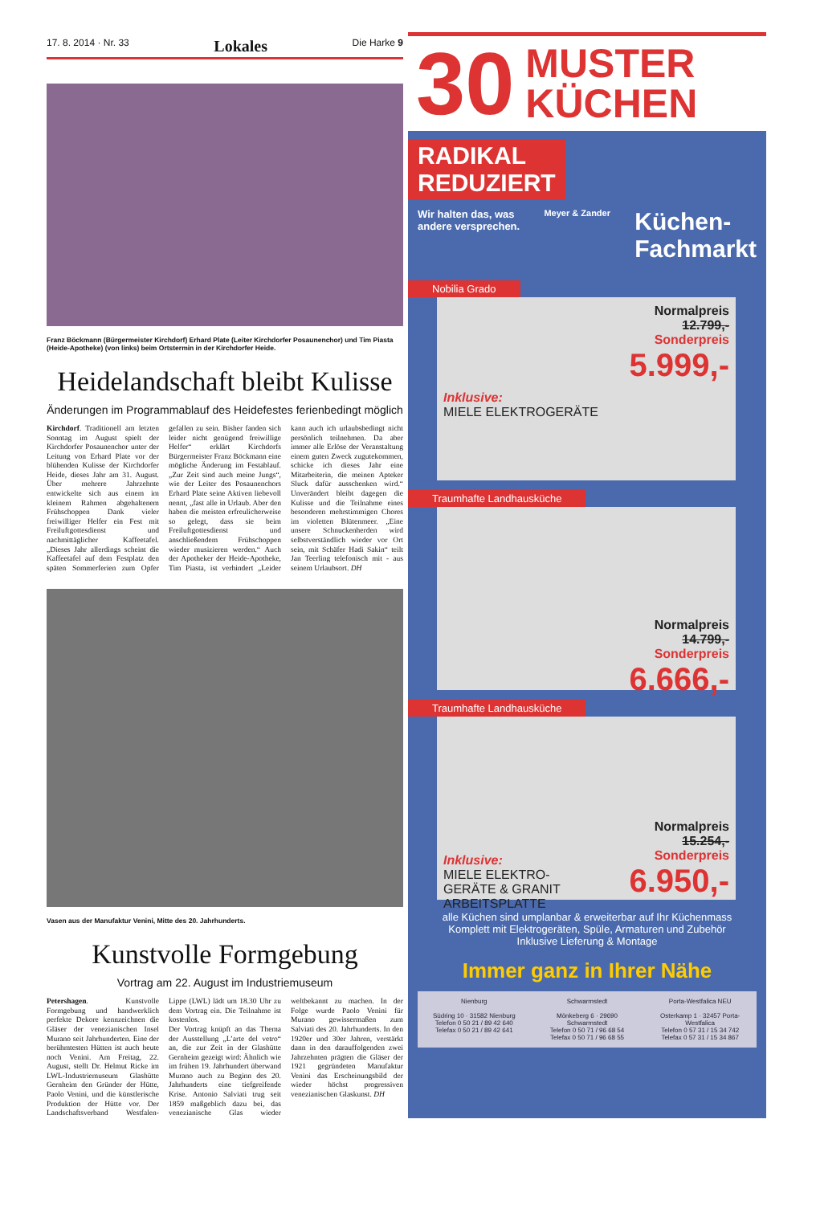17. 8. 2014 · Nr. 33 Lokales Die Harke 9
Franz Böckmann (Bürgermeister Kirchdorf) Erhard Plate (Leiter Kirchdorfer Posaunenchor) und Tim Piasta (Heide-Apotheke) (von links) beim Ortstermin in der Kirchdorfer Heide.
Heidelandschaft bleibt Kulisse
Änderungen im Programmablauf des Heidefestes ferienbedingt möglich
Kirchdorf. Traditionell am letzten Sonntag im August spielt der Kirchdorfer Posaunenchor unter der Leitung von Erhard Plate vor der blühenden Kulisse der Kirchdorfer Heide, dieses Jahr am 31. August. Über mehrere Jahrzehnte entwickelte sich aus einem im kleinem Rahmen abgehaltenem Frühschoppen Dank vieler freiwilliger Helfer ein Fest mit Freiluftgottesdienst und nachmittäglicher Kaffeetafel. „Dieses Jahr allerdings scheint die Kaffeetafel auf dem Festplatz den späten Sommerferien zum Opfer gefallen zu sein. Bisher fanden sich leider nicht genügend freiwillige Helfer“ erklärt Kirchdorfs Bürgermeister Franz Böckmann eine mögliche Änderung im Festablauf. „Zur Zeit sind auch meine Jungs“, wie der Leiter des Posaunenchors Erhard Plate seine Aktiven liebevoll nennt, „fast alle in Urlaub. Aber den haben die meisten erfreulicherweise so gelegt, dass sie beim Freiluftgottesdienst und anschließendem Frühschoppen wieder musizieren werden.“ Auch der Apotheker der Heide-Apotheke, Tim Piasta, ist verhindert „Leider kann auch ich urlaubsbedingt nicht persönlich teilnehmen. Da aber immer alle Erlöse der Veranstaltung einem guten Zweck zugutekommen, schicke ich dieses Jahr eine Mitarbeiterin, die meinen Apteker Sluck dafür ausschenken wird.“ Unverändert bleibt dagegen die Kulisse und die Teilnahme eines besonderen mehrstimmigen Chores im violetten Blütenmeer. „Eine unsere Schnuckenherden wird selbstverständlich wieder vor Ort sein, mit Schäfer Hadi Sakin“ teilt Jan Teerling telefonisch mit - aus seinem Urlaubsort. DH
Vasen aus der Manufaktur Venini, Mitte des 20. Jahrhunderts.
Kunstvolle Formgebung
Vortrag am 22. August im Industriemuseum
Petershagen. Kunstvolle Formgebung und handwerklich perfekte Dekore kennzeichnen die Gläser der venezianischen Insel Murano seit Jahrhunderten. Eine der berühmtesten Hütten ist auch heute noch Venini. Am Freitag, 22. August, stellt Dr. Helmut Ricke im LWL-Industriemuseum Glashütte Gernheim den Gründer der Hütte, Paolo Venini, und die künstlerische Produktion der Hütte vor. Der Landschaftsverband Westfalen-Lippe (LWL) lädt um 18.30 Uhr zu dem Vortrag ein. Die Teilnahme ist kostenlos.
Der Vortrag knüpft an das Thema der Ausstellung „L’arte del vetro“ an, die zur Zeit in der Glashütte Gernheim gezeigt wird: Ähnlich wie im frühen 19. Jahrhundert überwand Murano auch zu Beginn des 20. Jahrhunderts eine tiefgreifende Krise. Antonio Salviati trug seit 1859 maßgeblich dazu bei, das venezianische Glas wieder weltbekannt zu machen. In der Folge wurde Paolo Venini für Murano gewissermaßen zum Salviati des 20. Jahrhunderts. In den 1920er und 30er Jahren, verstärkt dann in den darauffolgenden zwei Jahrzehnten prägten die Gläser der 1921 gegründeten Manufaktur Venini das Erscheinungsbild der wieder höchst progressiven venezianischen Glaskunst. DH
30 MUSTER
KÜCHEN
RADIKAL
REDUZIERT
Wir halten das, was
andere versprechen. Meyer & Zander Küchen-
Fachmarkt
Nobilia Grado
Normalpreis
12.799,-
Sonderpreis
5.999,-
Inklusive:
MIELE ELEKTROGERÄTE
Traumhafte Landhausküche
Normalpreis
14.799,-
Sonderpreis
6.666,-
Traumhafte Landhausküche
Normalpreis
15.254,-
Sonderpreis
6.950,-
Inklusive:
MIELE ELEKTRO-
GERÄTE & GRANIT
ARBEITSPLATTE
alle Küchen sind umplanbar & erweiterbar auf Ihr Küchenmass
Komplett mit Elektrogeräten, Spüle, Armaturen und Zubehör
Inklusive Lieferung & Montage
Immer ganz in Ihrer Nähe
Nienburg
Südring 10 · 31582 Nienburg
Telefon 0 50 21 / 89 42 640
Telefax 0 50 21 / 89 42 641
Schwarmstedt
Mönkeberg 6 · 29690 Schwarmstedt
Telefon 0 50 71 / 96 68 54
Telefax 0 50 71 / 96 68 55
Porta-Westfalica NEU
Osterkamp 1 · 32457 Porta-Westfalica
Telefon 0 57 31 / 15 34 742
Telefax 0 57 31 / 15 34 867